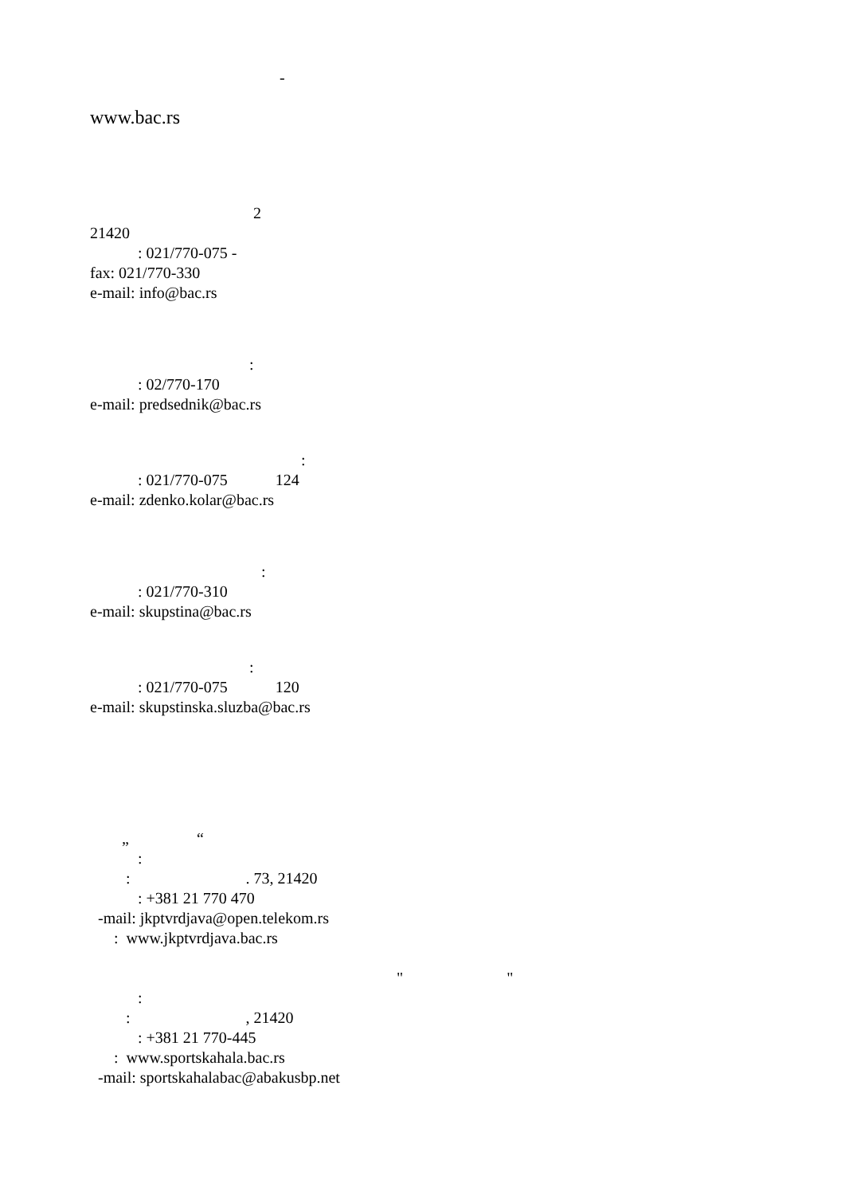-
www.bac.rs
2
21420
: 021/770-075 -
fax: 021/770-330
e-mail: info@bac.rs
:
: 02/770-170
e-mail: predsednik@bac.rs
:
: 021/770-075 124
e-mail: zdenko.kolar@bac.rs
:
: 021/770-310
e-mail: skupstina@bac.rs
:
: 021/770-075 120
e-mail: skupstinska.sluzba@bac.rs
„ “
:
: . 73, 21420
: +381 21 770 470
-mail: jkptvrdjava@open.telekom.rs
: www.jkptvrdjava.bac.rs
" "
:
: , 21420
: +381 21 770-445
: www.sportskahala.bac.rs
-mail: sportskahalabac@abakusbp.net